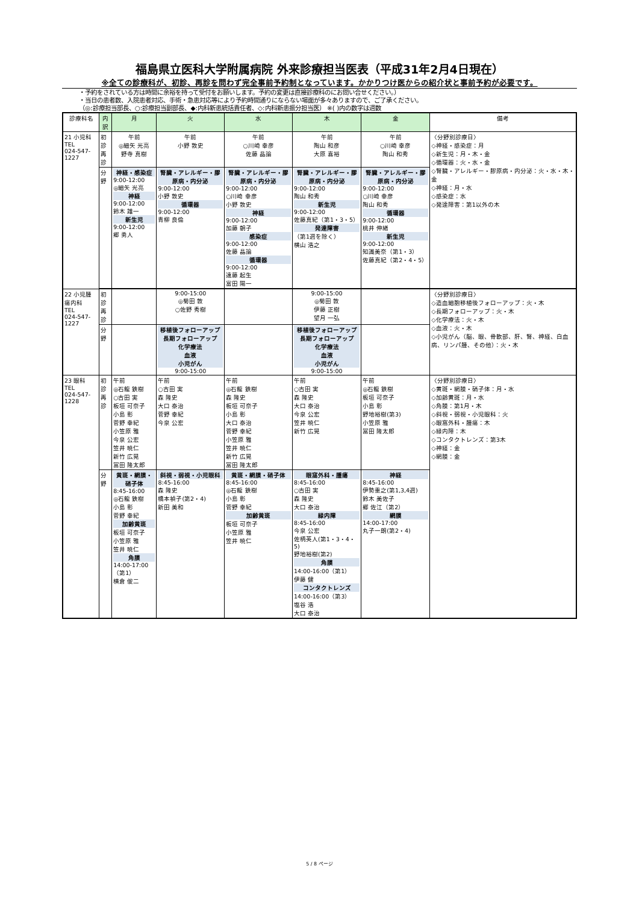福島県立医科大学附属病院 外来診療担当医表（平成31年2月4日現在）
※全ての診療科が、初診、再診を問わず完全事前予約制となっています。かかりつけ医からの紹介状と事前予約が必要です。
・予約をされている方は時間に余裕を持って受付をお願いします。予約の変更は直接診療科のにお問い合せください。）
・当日の患者数、入院患者対応、手術・急患対応等により予約時間通りにならない場面が多々ありますので、ご了承ください。
（◎:診療担当部長、○:診療担当副部長、◆:内科新患統括責任者、◇:内科新患振分担当医） ※( )内の数字は週数
| 診療科名 | 内訳 | 月 | 火 | 水 | 木 | 金 | 備考 |
| --- | --- | --- | --- | --- | --- | --- | --- |
| 21 小児科 TEL 024-547-1227 | 初診 再診 | 午前 ◎細矢 光亮 野寺 真樹 | 午前 小野 敦史 | 午前 ○川崎 幸彦 佐藤 晶論 | 午前 陶山 和彦 大原 喜裕 | 午前 ○川崎 幸彦 陶山 和秀 | 〈分野別診療日〉 ◇神経・感染症：月 ◇新生児：月・木・金 ◇循環器：火・水・金 ◇腎臓・アレルギー・膠原病・内分泌：火・水・木・金 ◇神経：月・水 ◇感染症：水 ◇発達障害：第1以外の木 |
| | 分野 | 神経・感染症 9:00-12:00 ◎細矢 光亮 神経 9:00-12:00 鈴木 雄一 新生児 9:00-12:00 郷 勇人 | 腎臓・アレルギー・膠原病・内分泌 9:00-12:00 小野 敦史 循環器 9:00-12:00 青柳 良倫 | 腎臓・アレルギー・膠原病・内分泌 9:00-12:00 ○川崎 幸彦 小野 敦史 神経 9:00-12:00 加藤 朝子 感染症 9:00-12:00 佐藤 晶論 循環器 9:00-12:00 遠藤 起生 富田 陽一 | 腎臓・アレルギー・膠原病・内分泌 9:00-12:00 陶山 和秀 新生児 9:00-12:00 佐藤真紀（第1・3・5） 発達障害 （第1週を除く） 横山 浩之 | 腎臓・アレルギー・膠原病・内分泌 9:00-12:00 ○川崎 幸彦 陶山 和秀 循環器 9:00-12:00 桃井 伸緒 新生児 9:00-12:00 知識美奈（第1・3） 佐藤真紀（第2・4・5） | |
| 22 小児腫瘍内科 TEL 024-547-1227 | 初診 再診 | | 9:00-15:00 ◎菊田 敦 ○佐野 秀樹 | | 9:00-15:00 ◎菊田 敦 伊藤 正樹 望月 一弘 | | 〈分野別診療日〉 ◇造血細胞移植後フォローアップ：火・木 ◇長期フォローアップ：火・木 ◇化学療法：火・木 ◇血液：火・木 ◇小児がん（脳、眼、骨軟部、肝、腎、神経、白血病、リンパ腫、その他）：火・木 |
| | 分野 | | 移植後フォローアップ 長期フォローアップ 化学療法 血液 小児がん 9:00-15:00 | | 移植後フォローアップ 長期フォローアップ 化学療法 血液 小児がん 9:00-15:00 | | |
| 23 眼科 TEL 024-547-1228 | 初診 再診 | 午前 ◎石龍 鉄樹 ○古田 実 板垣 可奈子 小島 彰 菅野 幸紀 小笠原 雅 今泉 公宏 笠井 暁仁 新竹 広晃 冨田 隆太郎 | 午前 ○古田 実 森 隆史 大口 泰治 菅野 幸紀 今泉 公宏 | 午前 ◎石龍 鉄樹 森 隆史 板垣 可奈子 小島 彰 大口 泰治 菅野 幸紀 小笠原 雅 笠井 暁仁 新竹 広晃 冨田 隆太郎 | 午前 ○古田 実 森 隆史 大口 泰治 今泉 公宏 笠井 暁仁 新竹 広晃 | 午前 ◎石龍 鉄樹 板垣 可奈子 小島 彰 野地裕樹(第3) 小笠原 雅 冨田 隆太郎 | 〈分野別診療日〉 ◇黄斑・網膜・硝子体：月・水 ◇加齢黄斑：月・水 ◇角膜：第1月・木 ◇斜視・弱視・小児眼科：火 ◇眼窩外科・腫瘍：木 ◇緑内障：木 ◇コンタクトレンズ：第3木 ◇神経：金 ◇網膜：金 |
| | 分野 | 黄斑・網膜・硝子体 8:45-16:00 ◎石龍 鉄樹 小島 彰 菅野 幸紀 加齢黄斑 板垣 可奈子 小笠原 雅 笠井 暁仁 角膜 14:00-17:00（第1） 横倉 俊二 | 斜視・弱視・小児眼科 8:45-16:00 森 隆史 橋本禎子(第2・4) 新田 美和 | 黄斑・網膜・硝子体 8:45-16:00 ◎石龍 鉄樹 小島 彰 菅野 幸紀 加齢黄斑 板垣 可奈子 小笠原 雅 笠井 暁仁 | 眼窩外科・腫瘍 8:45-16:00 ○古田 実 森 隆史 大口 泰治 緑内障 8:45-16:00 今泉 公宏 佐柄英人(第1・3・4・5) 野地裕樹(第2) 角膜 14:00-16:00（第1） 伊藤 健 コンタクトレンズ 14:00-16:00（第3） 塩谷 浩 大口 泰治 | 神経 8:45-16:00 伊勢重之(第1,3,4週) 鈴木 美佐子 郷 佐江（第2） 網膜 14:00-17:00 丸子一朗(第2・4) | |
5 / 8 ページ